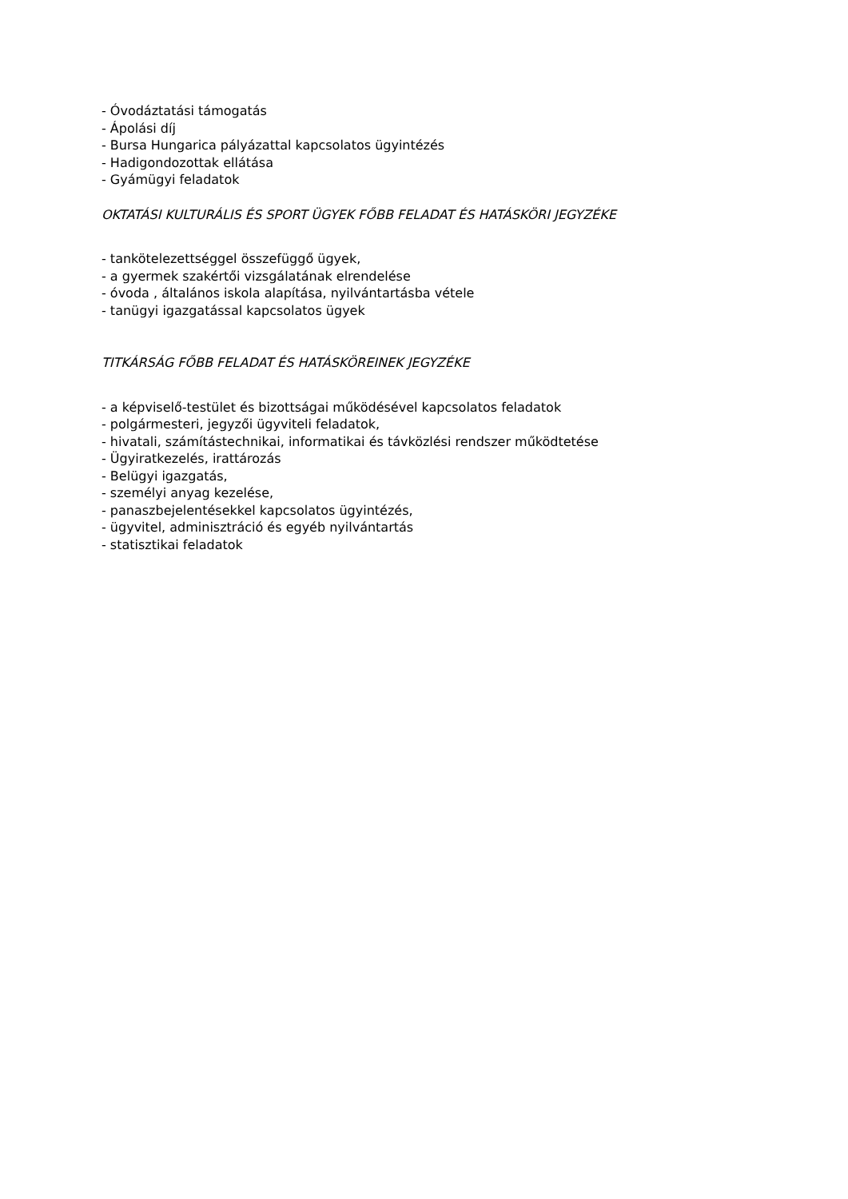- Óvodáztatási támogatás
- Ápolási díj
- Bursa Hungarica pályázattal kapcsolatos ügyintézés
- Hadigondozottak ellátása
- Gyámügyi feladatok
OKTATÁSI KULTURÁLIS ÉS SPORT ÜGYEK FŐBB FELADAT ÉS HATÁSKÖRI JEGYZÉKE
- tankötelezettséggel összefüggő ügyek,
- a gyermek szakértői vizsgálatának elrendelése
- óvoda , általános iskola alapítása, nyilvántartásba vétele
- tanügyi igazgatással kapcsolatos ügyek
TITKÁRSÁG FŐBB FELADAT ÉS HATÁSKÖREINEK JEGYZÉKE
- a képviselő-testület és bizottságai működésével kapcsolatos feladatok
- polgármesteri, jegyzői ügyviteli feladatok,
- hivatali, számítástechnikai, informatikai és távközlési rendszer működtetése
- Ügyiratkezelés, irattározás
- Belügyi igazgatás,
- személyi anyag kezelése,
- panaszbejelentésekkel kapcsolatos ügyintézés,
- ügyvitel, adminisztráció és egyéb nyilvántartás
- statisztikai feladatok